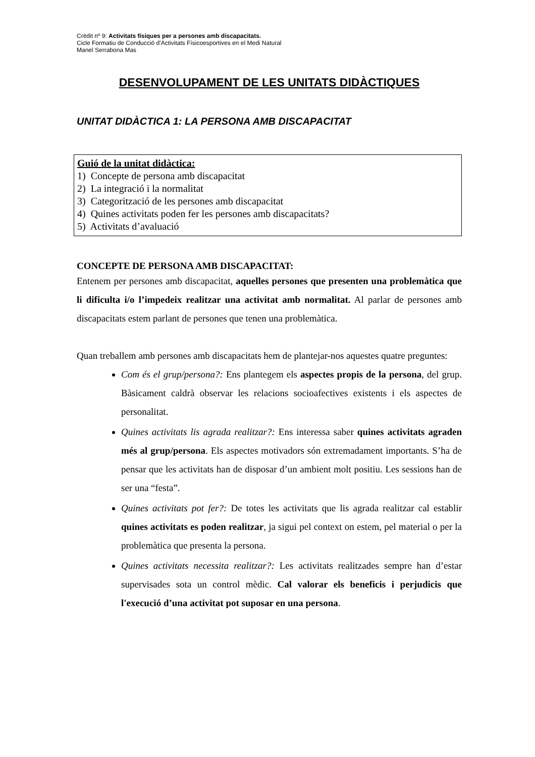Crèdit nº 9: Activitats físiques per a persones amb discapacitats.
Cicle Formatiu de Conducció d’Activitats Físicoesportives en el Medi Natural
Manel Serrabona Mas
DESENVOLUPAMENT DE LES UNITATS DIDÀCTIQUES
UNITAT DIDÀCTICA 1: LA PERSONA AMB DISCAPACITAT
Guió de la unitat didàctica:
1) Concepte de persona amb discapacitat
2) La integració i la normalitat
3) Categorització de les persones amb discapacitat
4) Quines activitats poden fer les persones amb discapacitats?
5) Activitats d’avaluació
CONCEPTE DE PERSONA AMB DISCAPACITAT:
Entenem per persones amb discapacitat, aquelles persones que presenten una problemàtica que li dificulta i/o l’impedeix realitzar una activitat amb normalitat. Al parlar de persones amb discapacitats estem parlant de persones que tenen una problemàtica.
Quan treballem amb persones amb discapacitats hem de plantejar-nos aquestes quatre preguntes:
Com és el grup/persona?: Ens plantegem els aspectes propis de la persona, del grup. Bàsicament caldrà observar les relacions socioafectives existents i els aspectes de personalitat.
Quines activitats lis agrada realitzar?: Ens interessa saber quines activitats agraden més al grup/persona. Els aspectes motivadors són extremadament importants. S’ha de pensar que les activitats han de disposar d’un ambient molt positiu. Les sessions han de ser una “festa”.
Quines activitats pot fer?: De totes les activitats que lis agrada realitzar cal establir quines activitats es poden realitzar, ja sigui pel context on estem, pel material o per la problemàtica que presenta la persona.
Quines activitats necessita realitzar?: Les activitats realitzades sempre han d’estar supervisades sota un control mèdic. Cal valorar els beneficis i perjudicis que l'execució d’una activitat pot suposar en una persona.